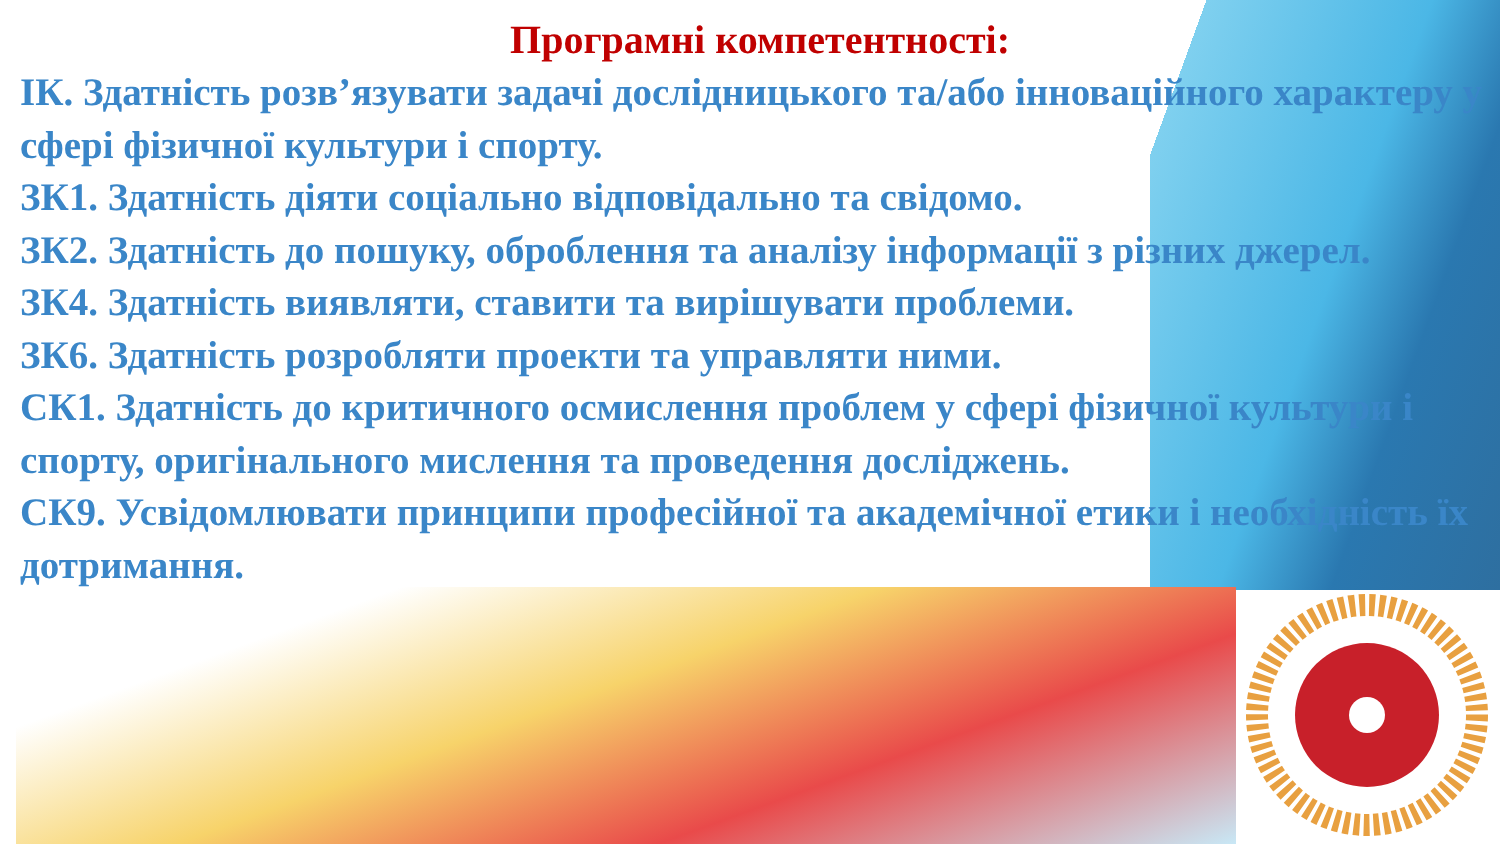Програмні компетентності:
ІК. Здатність розв’язувати задачі дослідницького та/або інноваційного характеру у сфері фізичної культури і спорту.
ЗК1. Здатність діяти соціально відповідально та свідомо.
ЗК2. Здатність до пошуку, оброблення та аналізу інформації з різних джерел.
ЗК4. Здатність виявляти, ставити та вирішувати проблеми.
ЗК6. Здатність розробляти проекти та управляти ними.
СК1. Здатність до критичного осмислення проблем у сфері фізичної культури і спорту, оригінального мислення та проведення досліджень.
СК9. Усвідомлювати принципи професійної та академічної етики і необхідність їх дотримання.